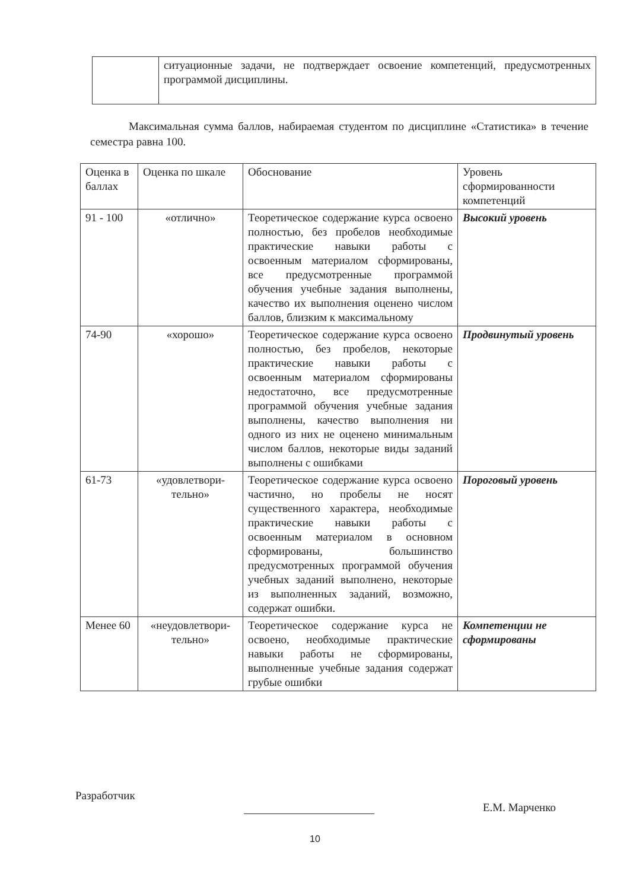| | ситуационные задачи, не подтверждает освоение компетенций, предусмотренных программой дисциплины. |
Максимальная сумма баллов, набираемая студентом по дисциплине «Статистика» в течение семестра равна 100.
| Оценка в баллах | Оценка по шкале | Обоснование | Уровень сформированности компетенций |
| --- | --- | --- | --- |
| 91 - 100 | «отлично» | Теоретическое содержание курса освоено полностью, без пробелов необходимые практические навыки работы с освоенным материалом сформированы, все предусмотренные программой обучения учебные задания выполнены, качество их выполнения оценено числом баллов, близким к максимальному | Высокий уровень |
| 74-90 | «хорошо» | Теоретическое содержание курса освоено полностью, без пробелов, некоторые практические навыки работы с освоенным материалом сформированы недостаточно, все предусмотренные программой обучения учебные задания выполнены, качество выполнения ни одного из них не оценено минимальным числом баллов, некоторые виды заданий выполнены с ошибками | Продвинутый уровень |
| 61-73 | «удовлетвори-тельно» | Теоретическое содержание курса освоено частично, но пробелы не носят существенного характера, необходимые практические навыки работы с освоенным материалом в основном сформированы, большинство предусмотренных программой обучения учебных заданий выполнено, некоторые из выполненных заданий, возможно, содержат ошибки. | Пороговый уровень |
| Менее 60 | «неудовлетвори-тельно» | Теоретическое содержание курса не освоено, необходимые практические навыки работы не сформированы, выполненные учебные задания содержат грубые ошибки | Компетенции не сформированы |
Разработчик Е.М. Марченко
10